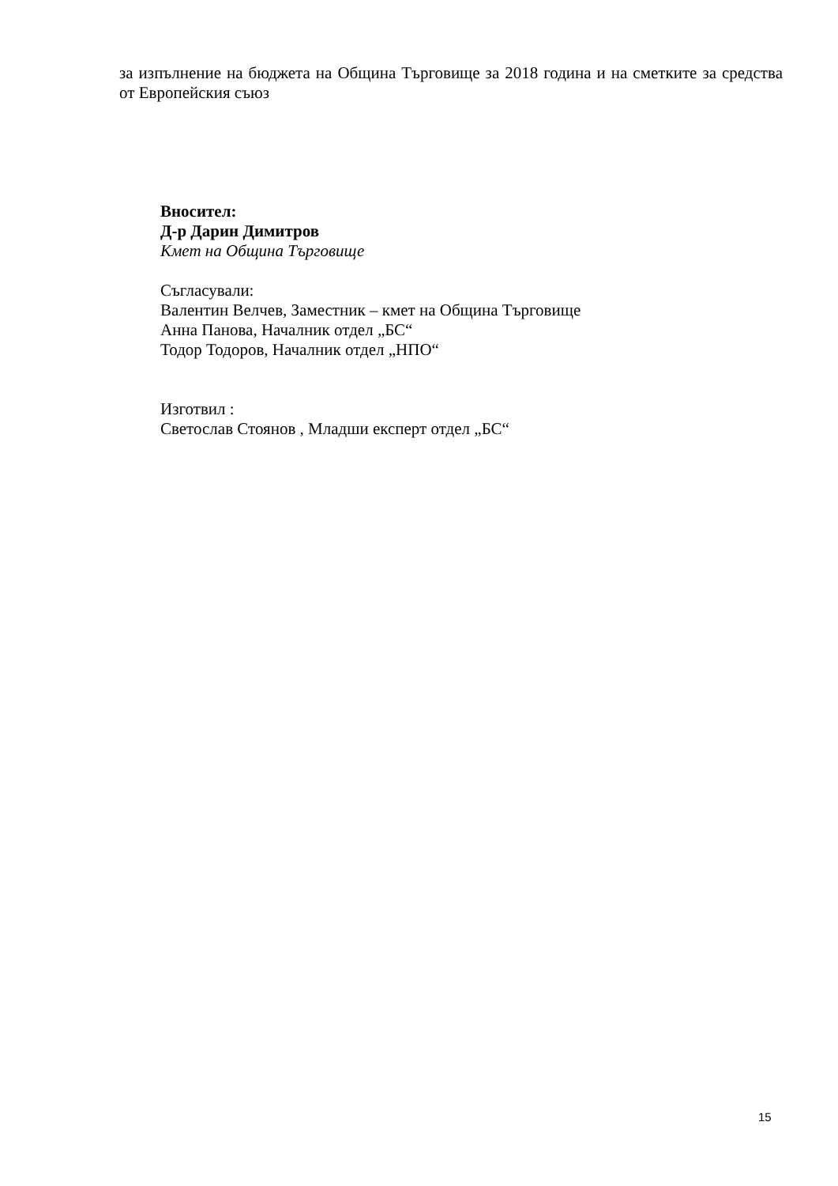за изпълнение на бюджета на Община Търговище за 2018 година и на сметките за средства от Европейския съюз
Вносител:
Д-р Дарин Димитров
Кмет на Община Търговище
Съгласували:
Валентин Велчев, Заместник – кмет на Община Търговище
Анна Панова, Началник отдел „БС“
Тодор Тодоров, Началник отдел „НПО“
Изготвил :
Светослав Стоянов , Младши експерт отдел „БС“
15